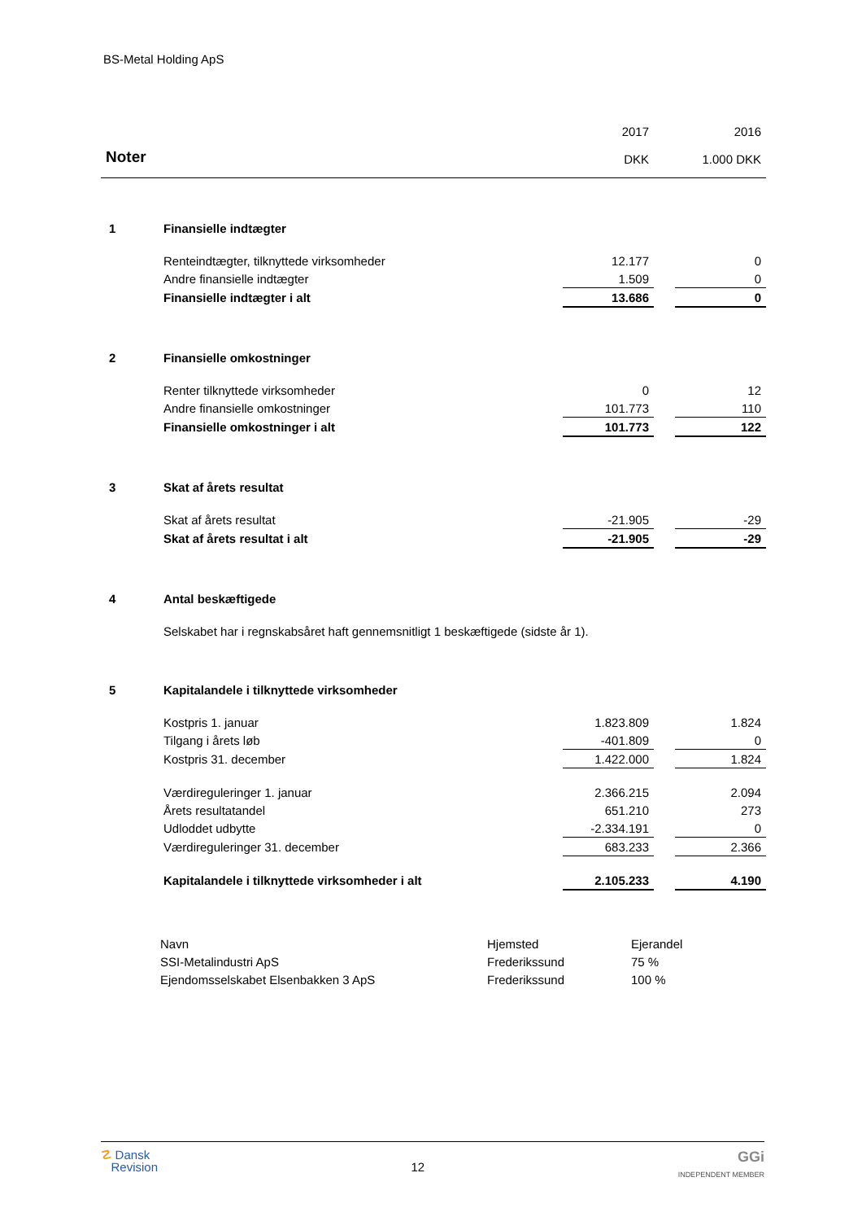BS-Metal Holding ApS
| | | 2017 | | 2016 |
| Noter | | DKK | | 1.000 DKK |
| 1 | Finansielle indtægter | | | |
| | Renteindtægter, tilknyttede virksomheder | 12.177 | | 0 |
| | Andre finansielle indtægter | 1.509 | | 0 |
| | Finansielle indtægter i alt | 13.686 | | 0 |
| 2 | Finansielle omkostninger | | | |
| | Renter tilknyttede virksomheder | 0 | | 12 |
| | Andre finansielle omkostninger | 101.773 | | 110 |
| | Finansielle omkostninger i alt | 101.773 | | 122 |
| 3 | Skat af årets resultat | | | |
| | Skat af årets resultat | -21.905 | | -29 |
| | Skat af årets resultat i alt | -21.905 | | -29 |
| 4 | Antal beskæftigede | | | |
| | Selskabet har i regnskabsåret haft gennemsnitligt 1 beskæftigede (sidste år 1). | | | |
| 5 | Kapitalandele i tilknyttede virksomheder | | | |
| | Kostpris 1. januar | 1.823.809 | | 1.824 |
| | Tilgang i årets løb | -401.809 | | 0 |
| | Kostpris 31. december | 1.422.000 | | 1.824 |
| | Værdireguleringer 1. januar | 2.366.215 | | 2.094 |
| | Årets resultatandel | 651.210 | | 273 |
| | Udloddet udbytte | -2.334.191 | | 0 |
| | Værdireguleringer 31. december | 683.233 | | 2.366 |
| | Kapitalandele i tilknyttede virksomheder i alt | 2.105.233 | | 4.190 |
| | Navn | Hjemsted | Ejerandel |
| | SSI-Metalindustri ApS | Frederikssund | 75 % |
| | Ejendomsselskabet Elsenbakken 3 ApS | Frederikssund | 100 % |
☡ Dansk
Revision
12
GGi
INDEPENDENT MEMBER